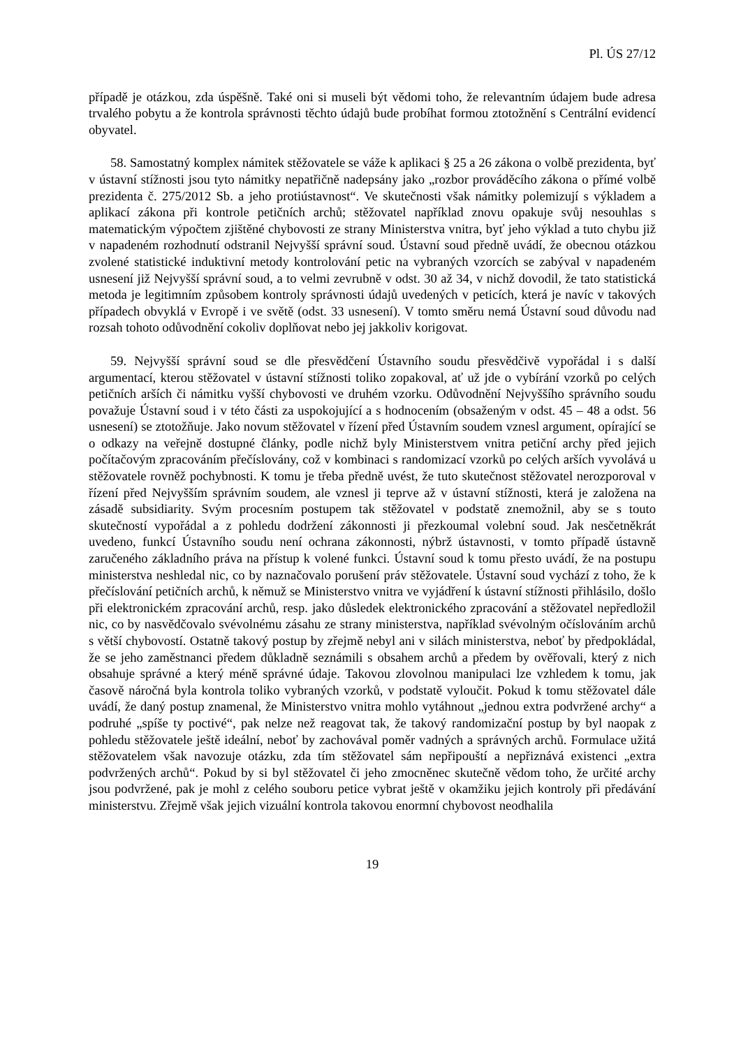Pl. ÚS 27/12
případě je otázkou, zda úspěšně. Také oni si museli být vědomi toho, že relevantním údajem bude adresa trvalého pobytu a že kontrola správnosti těchto údajů bude probíhat formou ztotožnění s Centrální evidencí obyvatel.
58. Samostatný komplex námitek stěžovatele se váže k aplikaci § 25 a 26 zákona o volbě prezidenta, byť v ústavní stížnosti jsou tyto námitky nepatřičně nadepsány jako „rozbor prováděcího zákona o přímé volbě prezidenta č. 275/2012 Sb. a jeho protiústavnost“. Ve skutečnosti však námitky polemizují s výkladem a aplikací zákona při kontrole petičních archů; stěžovatel například znovu opakuje svůj nesouhlas s matematickým výpočtem zjištěné chybovosti ze strany Ministerstva vnitra, byť jeho výklad a tuto chybu již v napadeném rozhodnutí odstranil Nejvyšší správní soud. Ústavní soud předně uvádí, že obecnou otázkou zvolené statistické induktivní metody kontrolování petic na vybraných vzorcích se zabýval v napadeném usnesení již Nejvyšší správní soud, a to velmi zevrubně v odst. 30 až 34, v nichž dovodil, že tato statistická metoda je legitimním způsobem kontroly správnosti údajů uvedených v peticích, která je navíc v takových případech obvyklá v Evropě i ve světě (odst. 33 usnesení). V tomto směru nemá Ústavní soud důvodu nad rozsah tohoto odůvodnění cokoliv doplňovat nebo jej jakkoliv korigovat.
59. Nejvyšší správní soud se dle přesvědčení Ústavního soudu přesvědčivě vypořádal i s další argumentací, kterou stěžovatel v ústavní stížnosti toliko zopakoval, ať už jde o vybírání vzorků po celých petičních arších či námitku vyšší chybovosti ve druhém vzorku. Odůvodnění Nejvyššího správního soudu považuje Ústavní soud i v této části za uspokojující a s hodnocením (obsaženým v odst. 45 – 48 a odst. 56 usnesení) se ztotožňuje. Jako novum stěžovatel v řízení před Ústavním soudem vznesl argument, opírající se o odkazy na veřejně dostupné články, podle nichž byly Ministerstvem vnitra petiční archy před jejich počítačovým zpracováním přečíslovány, což v kombinaci s randomizací vzorků po celých arších vyvolává u stěžovatele rovněž pochybnosti. K tomu je třeba předně uvést, že tuto skutečnost stěžovatel nerozporoval v řízení před Nejvyšším správním soudem, ale vznesl ji teprve až v ústavní stížnosti, která je založena na zásadě subsidiarity. Svým procesním postupem tak stěžovatel v podstatě znemožnil, aby se s touto skutečností vypořádal a z pohledu dodržení zákonnosti ji přezkoumal volební soud. Jak nesčetněkrát uvedeno, funkcí Ústavního soudu není ochrana zákonnosti, nýbrž ústavnosti, v tomto případě ústavně zaručeného základního práva na přístup k volené funkci. Ústavní soud k tomu přesto uvádí, že na postupu ministerstva neshledal nic, co by naznačovalo porušení práv stěžovatele. Ústavní soud vychází z toho, že k přečíslování petičních archů, k němuž se Ministerstvo vnitra ve vyjádření k ústavní stížnosti přihlásilo, došlo při elektronickém zpracování archů, resp. jako důsledek elektronického zpracování a stěžovatel nepředložil nic, co by nasvědčovalo svévolnému zásahu ze strany ministerstva, například svévolným očíslováním archů s větší chybovostí. Ostatně takový postup by zřejmě nebyl ani v silách ministerstva, neboť by předpokládal, že se jeho zaměstnanci předem důkladně seznámili s obsahem archů a předem by ověřovali, který z nich obsahuje správné a který méně správné údaje. Takovou zlovolnou manipulaci lze vzhledem k tomu, jak časově náročná byla kontrola toliko vybraných vzorků, v podstatě vyloučit. Pokud k tomu stěžovatel dále uvádí, že daný postup znamenal, že Ministerstvo vnitra mohlo vytáhnout „jednou extra podvržené archy“ a podruhé „spíše ty poctivé“, pak nelze než reagovat tak, že takový randomizační postup by byl naopak z pohledu stěžovatele ještě ideální, neboť by zachovával poměr vadných a správných archů. Formulace užitá stěžovatelem však navozuje otázku, zda tím stěžovatel sám nepřipouští a nepřiznává existenci „extra podvržených archů“. Pokud by si byl stěžovatel či jeho zmocněnec skutečně vědom toho, že určité archy jsou podvržené, pak je mohl z celého souboru petice vybrat ještě v okamžiku jejich kontroly při předávání ministerstvu. Zřejmě však jejich vizuální kontrola takovou enormní chybovost neodhalila
19